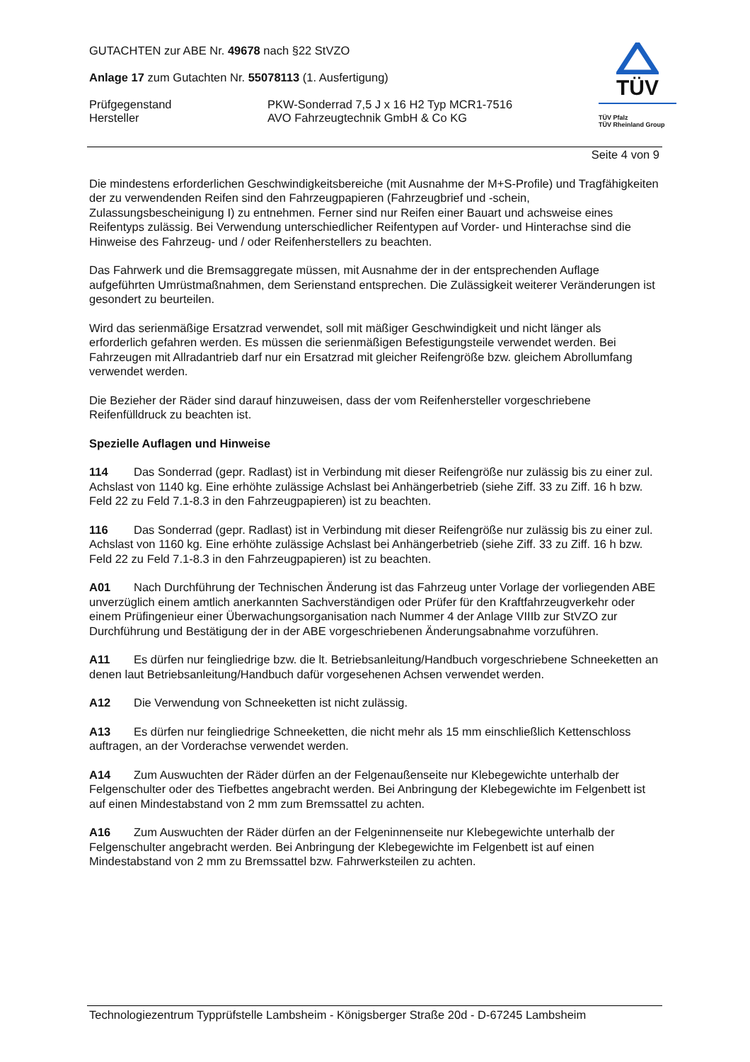GUTACHTEN zur ABE Nr. 49678 nach §22 StVZO
Anlage 17 zum Gutachten Nr. 55078113 (1. Ausfertigung)
Prüfgegenstand PKW-Sonderrad 7,5 J x 16 H2 Typ MCR1-7516
Hersteller AVO Fahrzeugtechnik GmbH & Co KG
TÜV
TÜV Pfalz
TÜV Rheinland Group
Seite 4 von 9
Die mindestens erforderlichen Geschwindigkeitsbereiche (mit Ausnahme der M+S-Profile) und Tragfähigkeiten der zu verwendenden Reifen sind den Fahrzeugpapieren (Fahrzeugbrief und -schein, Zulassungsbescheinigung I) zu entnehmen. Ferner sind nur Reifen einer Bauart und achsweise eines Reifentyps zulässig. Bei Verwendung unterschiedlicher Reifentypen auf Vorder- und Hinterachse sind die Hinweise des Fahrzeug- und / oder Reifenherstellers zu beachten.
Das Fahrwerk und die Bremsaggregate müssen, mit Ausnahme der in der entsprechenden Auflage aufgeführten Umrüstmaßnahmen, dem Serienstand entsprechen. Die Zulässigkeit weiterer Veränderungen ist gesondert zu beurteilen.
Wird das serienmäßige Ersatzrad verwendet, soll mit mäßiger Geschwindigkeit und nicht länger als erforderlich gefahren werden. Es müssen die serienmäßigen Befestigungsteile verwendet werden. Bei Fahrzeugen mit Allradantrieb darf nur ein Ersatzrad mit gleicher Reifengröße bzw. gleichem Abrollumfang verwendet werden.
Die Bezieher der Räder sind darauf hinzuweisen, dass der vom Reifenhersteller vorgeschriebene Reifenfülldruck zu beachten ist.
Spezielle Auflagen und Hinweise
114 Das Sonderrad (gepr. Radlast) ist in Verbindung mit dieser Reifengröße nur zulässig bis zu einer zul. Achslast von 1140 kg. Eine erhöhte zulässige Achslast bei Anhängerbetrieb (siehe Ziff. 33 zu Ziff. 16 h bzw. Feld 22 zu Feld 7.1-8.3 in den Fahrzeugpapieren) ist zu beachten.
116 Das Sonderrad (gepr. Radlast) ist in Verbindung mit dieser Reifengröße nur zulässig bis zu einer zul. Achslast von 1160 kg. Eine erhöhte zulässige Achslast bei Anhängerbetrieb (siehe Ziff. 33 zu Ziff. 16 h bzw. Feld 22 zu Feld 7.1-8.3 in den Fahrzeugpapieren) ist zu beachten.
A01 Nach Durchführung der Technischen Änderung ist das Fahrzeug unter Vorlage der vorliegenden ABE unverzüglich einem amtlich anerkannten Sachverständigen oder Prüfer für den Kraftfahrzeugverkehr oder einem Prüfingenieur einer Überwachungsorganisation nach Nummer 4 der Anlage VIIIb zur StVZO zur Durchführung und Bestätigung der in der ABE vorgeschriebenen Änderungsabnahme vorzuführen.
A11 Es dürfen nur feingliedrige bzw. die lt. Betriebsanleitung/Handbuch vorgeschriebene Schneeketten an denen laut Betriebsanleitung/Handbuch dafür vorgesehenen Achsen verwendet werden.
A12 Die Verwendung von Schneeketten ist nicht zulässig.
A13 Es dürfen nur feingliedrige Schneeketten, die nicht mehr als 15 mm einschließlich Kettenschloss auftragen, an der Vorderachse verwendet werden.
A14 Zum Auswuchten der Räder dürfen an der Felgenaußenseite nur Klebegewichte unterhalb der Felgenschulter oder des Tiefbettes angebracht werden. Bei Anbringung der Klebegewichte im Felgenbett ist auf einen Mindestabstand von 2 mm zum Bremssattel zu achten.
A16 Zum Auswuchten der Räder dürfen an der Felgeninnenseite nur Klebegewichte unterhalb der Felgenschulter angebracht werden. Bei Anbringung der Klebegewichte im Felgenbett ist auf einen Mindestabstand von 2 mm zu Bremssattel bzw. Fahrwerksteilen zu achten.
Technologiezentrum Typprüfstelle Lambsheim - Königsberger Straße 20d - D-67245 Lambsheim